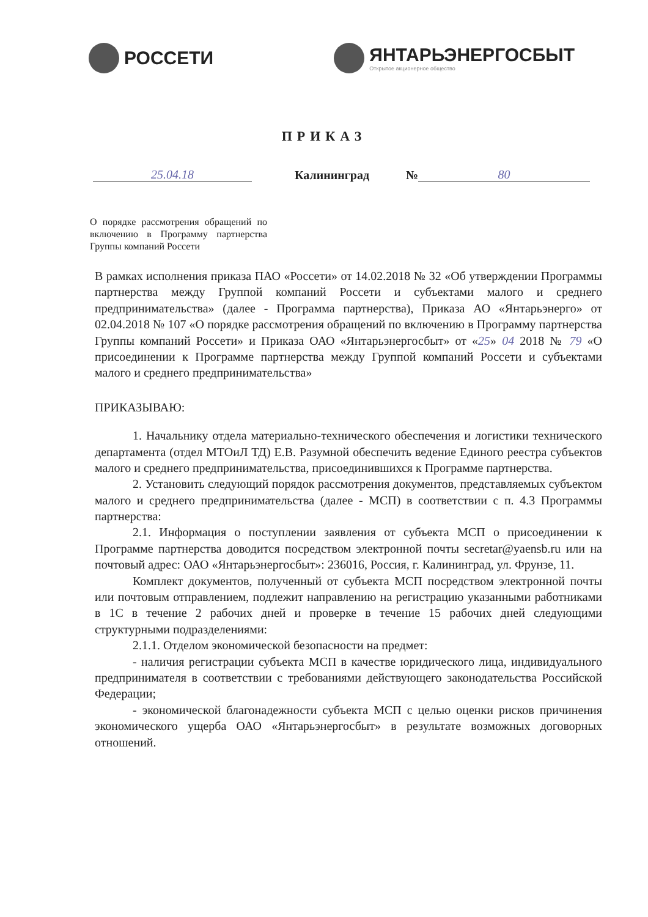РОССЕТИ ЯНТАРЬЭНЕРГОСБЫТ
Открытое акционерное общество
ПРИКАЗ
25.04.18 Калининград № 80
О порядке рассмотрения обращений по включению в Программу партнерства Группы компаний Россети
В рамках исполнения приказа ПАО «Россети» от 14.02.2018 № 32 «Об утверждении Программы партнерства между Группой компаний Россети и субъектами малого и среднего предпринимательства» (далее - Программа партнерства), Приказа АО «Янтарьэнерго» от 02.04.2018 № 107 «О порядке рассмотрения обращений по включению в Программу партнерства Группы компаний Россети» и Приказа ОАО «Янтарьэнергосбыт» от «25» 04 2018 № 79 «О присоединении к Программе партнерства между Группой компаний Россети и субъектами малого и среднего предпринимательства»
ПРИКАЗЫВАЮ:
1. Начальнику отдела материально-технического обеспечения и логистики технического департамента (отдел МТОиЛ ТД) Е.В. Разумной обеспечить ведение Единого реестра субъектов малого и среднего предпринимательства, присоединившихся к Программе партнерства.
2. Установить следующий порядок рассмотрения документов, представляемых субъектом малого и среднего предпринимательства (далее - МСП) в соответствии с п. 4.3 Программы партнерства:
2.1. Информация о поступлении заявления от субъекта МСП о присоединении к Программе партнерства доводится посредством электронной почты secretar@yaensb.ru или на почтовый адрес: ОАО «Янтарьэнергосбыт»: 236016, Россия, г. Калининград, ул. Фрунзе, 11.
Комплект документов, полученный от субъекта МСП посредством электронной почты или почтовым отправлением, подлежит направлению на регистрацию указанными работниками в 1С в течение 2 рабочих дней и проверке в течение 15 рабочих дней следующими структурными подразделениями:
2.1.1. Отделом экономической безопасности на предмет:
- наличия регистрации субъекта МСП в качестве юридического лица, индивидуального предпринимателя в соответствии с требованиями действующего законодательства Российской Федерации;
- экономической благонадежности субъекта МСП с целью оценки рисков причинения экономического ущерба ОАО «Янтарьэнергосбыт» в результате возможных договорных отношений.